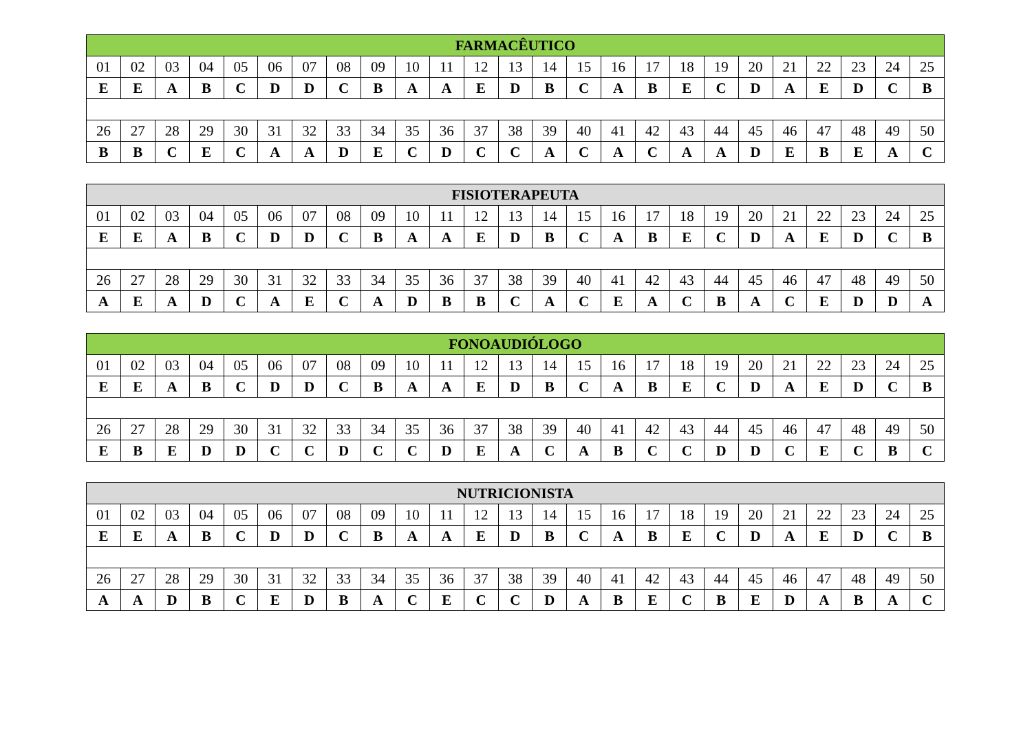| FARMACÊUTICO | | | | | | | | | | | | | | | | | | | | | | | | |
| --- | --- | --- | --- | --- | --- | --- | --- | --- | --- | --- | --- | --- | --- | --- | --- | --- | --- | --- | --- | --- | --- | --- | --- | --- |
| 01 | 02 | 03 | 04 | 05 | 06 | 07 | 08 | 09 | 10 | 11 | 12 | 13 | 14 | 15 | 16 | 17 | 18 | 19 | 20 | 21 | 22 | 23 | 24 | 25 |
| E | E | A | B | C | D | D | C | B | A | A | E | D | B | C | A | B | E | C | D | A | E | D | C | B |
| 26 | 27 | 28 | 29 | 30 | 31 | 32 | 33 | 34 | 35 | 36 | 37 | 38 | 39 | 40 | 41 | 42 | 43 | 44 | 45 | 46 | 47 | 48 | 49 | 50 |
| B | B | C | E | C | A | A | D | E | C | D | C | C | A | C | A | C | A | A | D | E | B | E | A | C |
| FISIOTERAPEUTA | | | | | | | | | | | | | | | | | | | | | | | | |
| --- | --- | --- | --- | --- | --- | --- | --- | --- | --- | --- | --- | --- | --- | --- | --- | --- | --- | --- | --- | --- | --- | --- | --- | --- |
| 01 | 02 | 03 | 04 | 05 | 06 | 07 | 08 | 09 | 10 | 11 | 12 | 13 | 14 | 15 | 16 | 17 | 18 | 19 | 20 | 21 | 22 | 23 | 24 | 25 |
| E | E | A | B | C | D | D | C | B | A | A | E | D | B | C | A | B | E | C | D | A | E | D | C | B |
| 26 | 27 | 28 | 29 | 30 | 31 | 32 | 33 | 34 | 35 | 36 | 37 | 38 | 39 | 40 | 41 | 42 | 43 | 44 | 45 | 46 | 47 | 48 | 49 | 50 |
| A | E | A | D | C | A | E | C | A | D | B | B | C | A | C | E | A | C | B | A | C | E | D | D | A |
| FONOAUDIÓLOGO | | | | | | | | | | | | | | | | | | | | | | | | |
| --- | --- | --- | --- | --- | --- | --- | --- | --- | --- | --- | --- | --- | --- | --- | --- | --- | --- | --- | --- | --- | --- | --- | --- | --- |
| 01 | 02 | 03 | 04 | 05 | 06 | 07 | 08 | 09 | 10 | 11 | 12 | 13 | 14 | 15 | 16 | 17 | 18 | 19 | 20 | 21 | 22 | 23 | 24 | 25 |
| E | E | A | B | C | D | D | C | B | A | A | E | D | B | C | A | B | E | C | D | A | E | D | C | B |
| 26 | 27 | 28 | 29 | 30 | 31 | 32 | 33 | 34 | 35 | 36 | 37 | 38 | 39 | 40 | 41 | 42 | 43 | 44 | 45 | 46 | 47 | 48 | 49 | 50 |
| E | B | E | D | D | C | C | D | C | C | D | E | A | C | A | B | C | C | D | D | C | E | C | B | C |
| NUTRICIONISTA | | | | | | | | | | | | | | | | | | | | | | | | |
| --- | --- | --- | --- | --- | --- | --- | --- | --- | --- | --- | --- | --- | --- | --- | --- | --- | --- | --- | --- | --- | --- | --- | --- | --- |
| 01 | 02 | 03 | 04 | 05 | 06 | 07 | 08 | 09 | 10 | 11 | 12 | 13 | 14 | 15 | 16 | 17 | 18 | 19 | 20 | 21 | 22 | 23 | 24 | 25 |
| E | E | A | B | C | D | D | C | B | A | A | E | D | B | C | A | B | E | C | D | A | E | D | C | B |
| 26 | 27 | 28 | 29 | 30 | 31 | 32 | 33 | 34 | 35 | 36 | 37 | 38 | 39 | 40 | 41 | 42 | 43 | 44 | 45 | 46 | 47 | 48 | 49 | 50 |
| A | A | D | B | C | E | D | B | A | C | E | C | C | D | A | B | E | C | B | E | D | A | B | A | C |